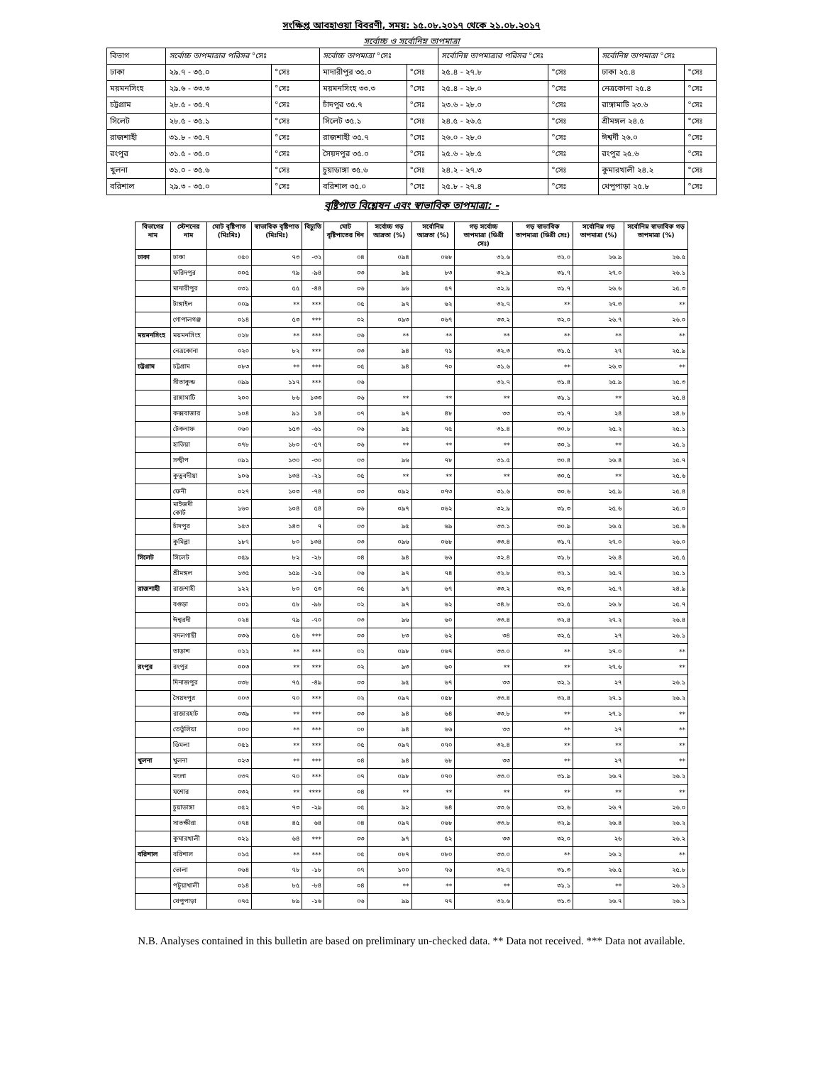সংক্ষিপ্ত আবহাওয়া বিবরণী, সময়: ১৫.০৮.২০১৭ থেকে ২১.০৮.২০১৭
সর্বোচ্চ ও সর্বোনিম্ন তাপমাত্রা
| বিভাগ | সর্বোচ্চ তাপমাত্রার পরিসর °সেঃ | | সর্বোচ্চ তাপমাত্রা °সেঃ | | সর্বোনিম্ন তাপমাত্রার পরিসর °সেঃ | | সর্বোনিম্ন তাপমাত্রা °সেঃ | |
| ঢাকা | ২৯.৭ - ৩৫.০ | °সেঃ | মাদারীপুর ৩৫.০ | °সেঃ | ২৫.৪ - ২৭.৮ | °সেঃ | ঢাকা ২৫.৪ | °সেঃ |
| ময়মনসিংহ | ২৯.৬ - ৩৩.৩ | °সেঃ | ময়মনসিংহ ৩৩.৩ | °সেঃ | ২৫.৪ - ২৮.০ | °সেঃ | নেত্রকোনা ২৫.৪ | °সেঃ |
| চট্টগ্রাম | ২৮.৫ - ৩৫.৭ | °সেঃ | চাঁদপুর ৩৫.৭ | °সেঃ | ২৩.৬ - ২৮.০ | °সেঃ | রাঙ্গামাটি ২৩.৬ | °সেঃ |
| সিলেট | ২৮.৫ - ৩৫.১ | °সেঃ | সিলেট ৩৫.১ | °সেঃ | ২৪.৫ - ২৬.৫ | °সেঃ | শ্রীমঙ্গল ২৪.৫ | °সেঃ |
| রাজশাহী | ৩১.৮ - ৩৫.৭ | °সেঃ | রাজশাহী ৩৫.৭ | °সেঃ | ২৬.০ - ২৮.০ | °সেঃ | ঈশ্বর্দী ২৬.০ | °সেঃ |
| রংপুর | ৩১.৫ - ৩৫.০ | °সেঃ | সৈয়দপুর ৩৫.০ | °সেঃ | ২৫.৬ - ২৮.৫ | °সেঃ | রংপুর ২৫.৬ | °সেঃ |
| খুলনা | ৩১.০ - ৩৫.৬ | °সেঃ | চুয়াডাঙ্গা ৩৫.৬ | °সেঃ | ২৪.২ - ২৭.৩ | °সেঃ | কুমারখালী ২৪.২ | °সেঃ |
| বরিশাল | ২৯.৩ - ৩৫.০ | °সেঃ | বরিশাল ৩৫.০ | °সেঃ | ২৫.৮ - ২৭.৪ | °সেঃ | খেপুপাড়া ২৫.৮ | °সেঃ |
বৃষ্টিপাত বিশ্লেষন এবং স্বাভাবিক তাপমাত্রা: -
| বিভাগের নাম | স্টেশনের নাম | মোট বৃষ্টিপাত (মিঃমিঃ) | স্বাভাবিক বৃষ্টিপাত (মিঃমিঃ) | বিচ্যুতি | মোট বৃষ্টিপাতের দিন | সর্বোচ্চ গড় আদ্রতা (%) | সর্বোনিম্ন আদ্রতা (%) | গড় সর্বোচ্চ তাপমাত্রা (ডিগ্রী সেঃ) | গড় স্বাভাবিক তাপমাত্রা (ডিগ্রী সেঃ) | সর্বোনিম্ন গড় তাপমাত্রা (%) | সর্বোনিম্ন স্বাভাবিক গড় তাপমাত্রা (%) |
| --- | --- | --- | --- | --- | --- | --- | --- | --- | --- | --- | --- |
| ঢাকা | ঢাকা | ০৫০ | ৭৩ | -৩২ | ০৪ | ০৯৪ | ০৬৮ | ৩২.৬ | ৩২.০ | ২৬.৯ | ২৬.৫ |
| | ফরিদপুর | ০০৫ | ৭৯ | -৯৪ | ০৩ | ৯৫ | ৮৩ | ৩২.৯ | ৩১.৭ | ২৭.০ | ২৬.১ |
| | মাদারীপুর | ০৩১ | ৫৫ | -৪৪ | ০৬ | ৯৬ | ৫৭ | ৩২.৯ | ৩১.৭ | ২৬.৬ | ২৫.৩ |
| | টাঙ্গাইল | ০০৯ | ** | *** | ০৫ | ৯৭ | ৬২ | ৩২.৭ | ** | ২৭.৩ | ** |
| | গোপালগঞ্জ | ০১৪ | ৫৩ | *** | ০২ | ০৯৩ | ০৬৭ | ৩৩.২ | ৩২.০ | ২৬.৭ | ২৬.০ |
| ময়মনসিংহ | ময়মনসিংহ | ০২৮ | ** | *** | ০৬ | ** | ** | ** | ** | ** | ** |
| | নেত্রকোনা | ০২০ | ৮২ | *** | ০৩ | ৯৪ | ৭১ | ৩২.৩ | ৩১.৫ | ২৭ | ২৫.৯ |
| চট্টগ্রাম | চট্টগ্রাম | ০৮৩ | ** | *** | ০৫ | ৯৪ | ৭০ | ৩১.৬ | ** | ২৬.৩ | ** |
| | সীতাকুন্ড | ০৯৯ | ১১৭ | *** | ০৬ | | | ৩২.৭ | ৩১.৪ | ২৫.৯ | ২৫.৩ |
| | রাঙ্গামাটি | ২০০ | ৮৬ | ১৩৩ | ০৬ | ** | ** | ** | ৩১.১ | ** | ২৫.৪ |
| | কক্সবাজার | ১০৪ | ৯১ | ১৪ | ০৭ | ৯৭ | ৪৮ | ৩৩ | ৩১.৭ | ২৪ | ২৪.৮ |
| | টেকনাফ | ০৬০ | ১৫৩ | -৬১ | ০৬ | ৯৫ | ৭৫ | ৩১.৪ | ৩০.৮ | ২৫.২ | ২৫.১ |
| | হাতিয়া | ০৭৮ | ১৮০ | -৫৭ | ০৬ | ** | ** | ** | ৩০.১ | ** | ২৫.১ |
| | সন্দ্বীপ | ০৯১ | ১৩০ | -৩০ | ০৩ | ৯৬ | ৭৮ | ৩১.৫ | ৩০.৪ | ২৬.৪ | ২৫.৭ |
| | কুতুবদীয়া | ১০৬ | ১৩৪ | -২১ | ০৫ | ** | ** | ** | ৩০.৫ | ** | ২৫.৬ |
| | ফেনী | ০২৭ | ১০৩ | -৭৪ | ০৩ | ০৯২ | ০৭৩ | ৩১.৬ | ৩০.৬ | ২৫.৯ | ২৫.৪ |
| | মাইজদী কোর্ট | ১৬০ | ১০৪ | ৫৪ | ০৬ | ০৯৭ | ০৬২ | ৩২.৯ | ৩১.৩ | ২৫.৬ | ২৫.০ |
| | চাঁদপুর | ১৫৩ | ১৪৩ | ৭ | ০৩ | ৯৫ | ৬৯ | ৩৩.১ | ৩০.৯ | ২৬.৫ | ২৫.৬ |
| | কুমিল্লা | ১৮৭ | ৮০ | ১৩৪ | ০৩ | ০৯৬ | ০৬৮ | ৩৩.৪ | ৩১.৭ | ২৭.০ | ২৬.০ |
| সিলেট | সিলেট | ০৫৯ | ৮২ | -২৮ | ০৪ | ৯৪ | ৬৬ | ৩২.৪ | ৩১.৮ | ২৬.৪ | ২৫.৫ |
| | শ্রীমঙ্গল | ১৩৫ | ১৫৯ | -১৫ | ০৬ | ৯৭ | ৭৪ | ৩২.৮ | ৩২.১ | ২৫.৭ | ২৫.১ |
| রাজশাহী | রাজশাহী | ১২২ | ৮০ | ৫৩ | ০৫ | ৯৭ | ৬৭ | ৩৩.২ | ৩২.৩ | ২৫.৭ | ২৪.৯ |
| | বগুড়া | ০০১ | ৫৮ | -৯৮ | ০২ | ৯৭ | ৬২ | ৩৪.৮ | ৩২.৫ | ২৬.৮ | ২৫.৭ |
| | ঈশ্বরদী | ০২৪ | ৭৯ | -৭০ | ০৩ | ৯৬ | ৬০ | ৩৩.৪ | ৩২.৪ | ২৭.২ | ২৬.৪ |
| | বদলগাছী | ০৩৬ | ৫৬ | *** | ০৩ | ৮৩ | ৬২ | ৩৪ | ৩২.৫ | ২৭ | ২৬.১ |
| | তাড়াশ | ০২২ | ** | *** | ০২ | ০৯৮ | ০৬৭ | ৩৩.০ | ** | ২৭.০ | ** |
| রংপুর | রংপুর | ০০৩ | ** | *** | ০২ | ৯৩ | ৬০ | ** | ** | ২৭.৬ | ** |
| | দিনাজপুর | ০৩৮ | ৭৫ | -৪৯ | ০৩ | ৯৫ | ৬৭ | ৩৩ | ৩২.১ | ২৭ | ২৬.১ |
| | সৈয়দপুর | ০০৩ | ৭০ | *** | ০২ | ০৯৭ | ০৫৮ | ৩৩.৪ | ৩২.৪ | ২৭.১ | ২৬.২ |
| | রাজারহাট | ০৩৯ | ** | *** | ০৩ | ৯৪ | ৬৪ | ৩৩.৮ | ** | ২৭.১ | ** |
| | তেতুঁলিয়া | ০০০ | ** | *** | ০০ | ৯৪ | ৬৬ | ৩৩ | ** | ২৭ | ** |
| | ডিমলা | ০৫১ | ** | *** | ০৫ | ০৯৭ | ০৭০ | ৩২.৪ | ** | ** | ** |
| খুলনা | খুলনা | ০২৩ | ** | *** | ০৪ | ৯৪ | ৬৮ | ৩৩ | ** | ২৭ | ** |
| | মংলা | ০৩৭ | ৭০ | *** | ০৭ | ০৯৮ | ০৭০ | ৩৩.০ | ৩১.৯ | ২৬.৭ | ২৬.২ |
| | যশোর | ০৩২ | ** | **** | ০৪ | ** | ** | ** | ** | ** | ** |
| | চুয়াডাঙ্গা | ০৫২ | ৭৩ | -২৯ | ০৫ | ৯২ | ৬৪ | ৩৩.৬ | ৩২.৬ | ২৬.৭ | ২৬.০ |
| | সাতক্ষীরা | ০৭৪ | ৪৫ | ৬৪ | ০৪ | ০৯৭ | ০৬৮ | ৩৩.৮ | ৩২.৯ | ২৬.৪ | ২৬.২ |
| | কুমারখালী | ০২১ | ৬৪ | *** | ০৩ | ৯৭ | ৫২ | ৩৩ | ৩২.০ | ২৬ | ২৬.২ |
| বরিশাল | বরিশাল | ০১৫ | ** | *** | ০৫ | ০৮৭ | ০৮০ | ৩৩.০ | ** | ২৬.২ | ** |
| | ভোলা | ০৬৪ | ৭৮ | -১৮ | ০৭ | ১০০ | ৭৬ | ৩২.৭ | ৩১.৩ | ২৬.৫ | ২৫.৮ |
| | পটুয়াখালী | ০১৪ | ৮৫ | -৮৪ | ০৪ | ** | ** | ** | ৩১.১ | ** | ২৬.১ |
| | খেপুপাড়া | ০৭৫ | ৮৯ | -১৬ | ০৬ | ৯৯ | ৭৭ | ৩২.৬ | ৩১.৩ | ২৬.৭ | ২৬.১ |
N.B. Analyses contained in this bulletin are based on preliminary un-checked data. ** Data not received. *** Data not available.